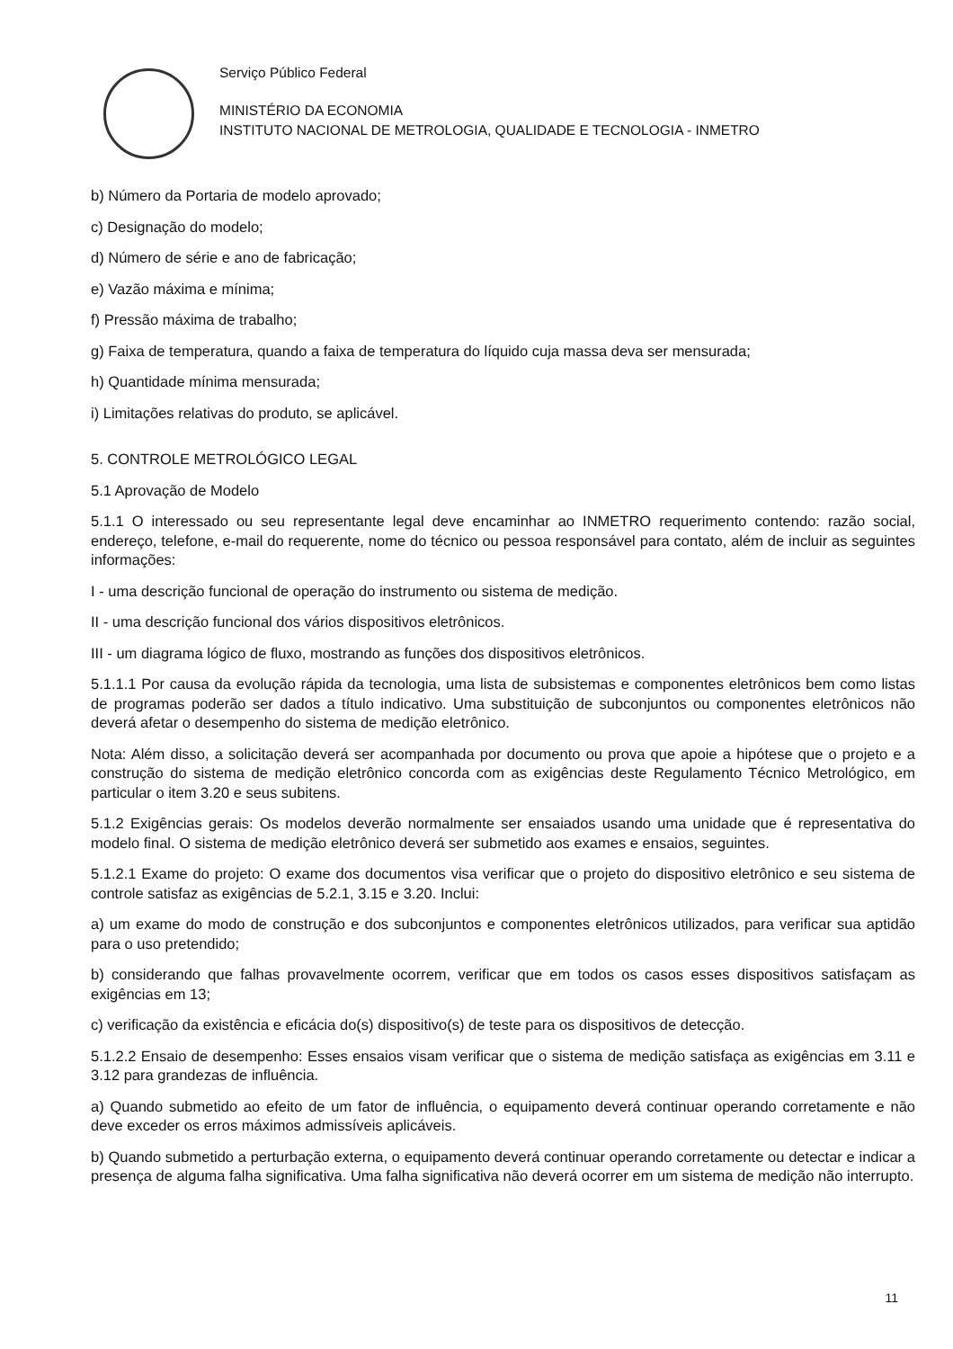Serviço Público Federal
MINISTÉRIO DA ECONOMIA
INSTITUTO NACIONAL DE METROLOGIA, QUALIDADE E TECNOLOGIA - INMETRO
b) Número da Portaria de modelo aprovado;
c) Designação do modelo;
d) Número de série e ano de fabricação;
e) Vazão máxima e mínima;
f) Pressão máxima de trabalho;
g) Faixa de temperatura, quando a faixa de temperatura do líquido cuja massa deva ser mensurada;
h) Quantidade mínima mensurada;
i) Limitações relativas do produto, se aplicável.
5. CONTROLE METROLÓGICO LEGAL
5.1 Aprovação de Modelo
5.1.1 O interessado ou seu representante legal deve encaminhar ao INMETRO requerimento contendo: razão social, endereço, telefone, e-mail do requerente, nome do técnico ou pessoa responsável para contato, além de incluir as seguintes informações:
I - uma descrição funcional de operação do instrumento ou sistema de medição.
II - uma descrição funcional dos vários dispositivos eletrônicos.
III - um diagrama lógico de fluxo, mostrando as funções dos dispositivos eletrônicos.
5.1.1.1 Por causa da evolução rápida da tecnologia, uma lista de subsistemas e componentes eletrônicos bem como listas de programas poderão ser dados a título indicativo. Uma substituição de subconjuntos ou componentes eletrônicos não deverá afetar o desempenho do sistema de medição eletrônico.
Nota: Além disso, a solicitação deverá ser acompanhada por documento ou prova que apoie a hipótese que o projeto e a construção do sistema de medição eletrônico concorda com as exigências deste Regulamento Técnico Metrológico, em particular o item 3.20 e seus subitens.
5.1.2 Exigências gerais: Os modelos deverão normalmente ser ensaiados usando uma unidade que é representativa do modelo final. O sistema de medição eletrônico deverá ser submetido aos exames e ensaios, seguintes.
5.1.2.1 Exame do projeto: O exame dos documentos visa verificar que o projeto do dispositivo eletrônico e seu sistema de controle satisfaz as exigências de 5.2.1, 3.15 e 3.20. Inclui:
a) um exame do modo de construção e dos subconjuntos e componentes eletrônicos utilizados, para verificar sua aptidão para o uso pretendido;
b) considerando que falhas provavelmente ocorrem, verificar que em todos os casos esses dispositivos satisfaçam as exigências em 13;
c) verificação da existência e eficácia do(s) dispositivo(s) de teste para os dispositivos de detecção.
5.1.2.2 Ensaio de desempenho: Esses ensaios visam verificar que o sistema de medição satisfaça as exigências em 3.11 e 3.12 para grandezas de influência.
a) Quando submetido ao efeito de um fator de influência, o equipamento deverá continuar operando corretamente e não deve exceder os erros máximos admissíveis aplicáveis.
b) Quando submetido a perturbação externa, o equipamento deverá continuar operando corretamente ou detectar e indicar a presença de alguma falha significativa. Uma falha significativa não deverá ocorrer em um sistema de medição não interrupto.
11